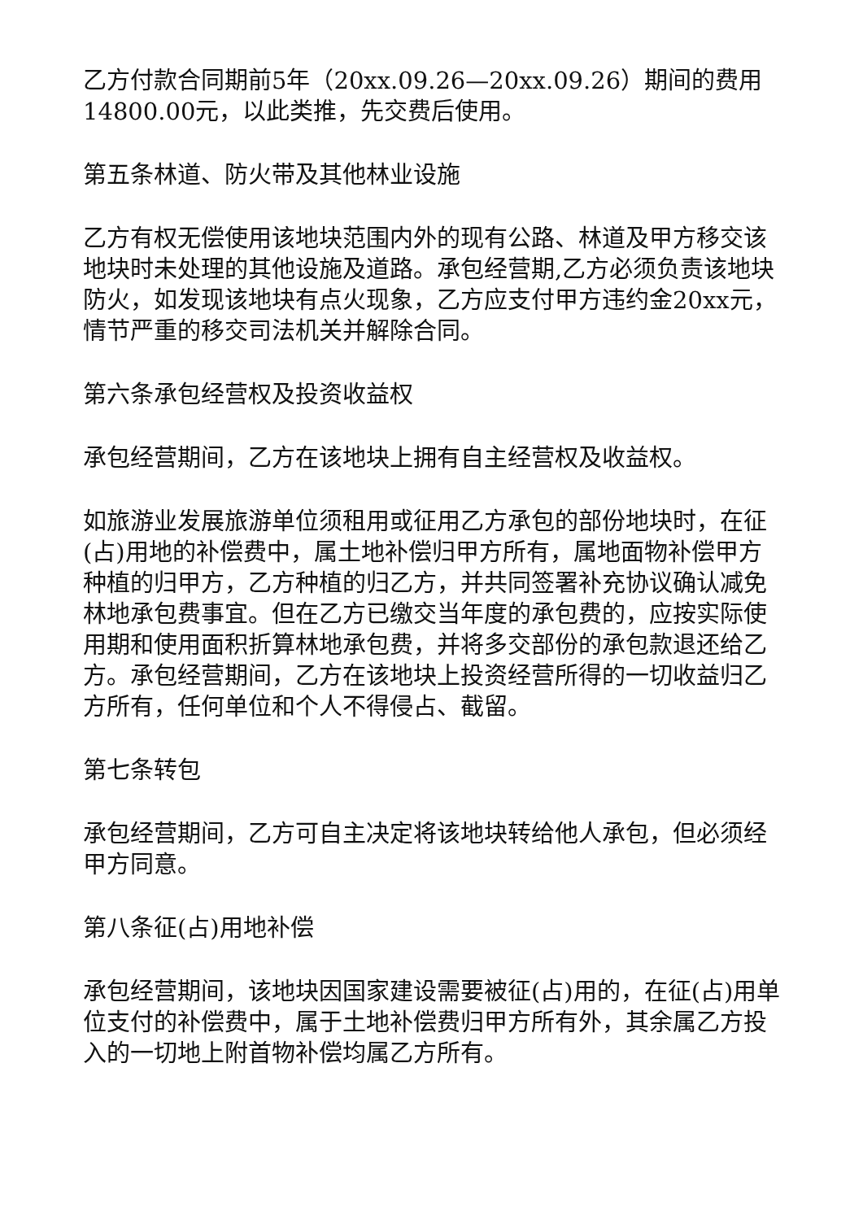乙方付款合同期前5年（20xx.09.26—20xx.09.26）期间的费用14800.00元，以此类推，先交费后使用。
第五条林道、防火带及其他林业设施
乙方有权无偿使用该地块范围内外的现有公路、林道及甲方移交该地块时未处理的其他设施及道路。承包经营期,乙方必须负责该地块防火，如发现该地块有点火现象，乙方应支付甲方违约金20xx元，情节严重的移交司法机关并解除合同。
第六条承包经营权及投资收益权
承包经营期间，乙方在该地块上拥有自主经营权及收益权。
如旅游业发展旅游单位须租用或征用乙方承包的部份地块时，在征(占)用地的补偿费中，属土地补偿归甲方所有，属地面物补偿甲方种植的归甲方，乙方种植的归乙方，并共同签署补充协议确认减免林地承包费事宜。但在乙方已缴交当年度的承包费的，应按实际使用期和使用面积折算林地承包费，并将多交部份的承包款退还给乙方。承包经营期间，乙方在该地块上投资经营所得的一切收益归乙方所有，任何单位和个人不得侵占、截留。
第七条转包
承包经营期间，乙方可自主决定将该地块转给他人承包，但必须经甲方同意。
第八条征(占)用地补偿
承包经营期间，该地块因国家建设需要被征(占)用的，在征(占)用单位支付的补偿费中，属于土地补偿费归甲方所有外，其余属乙方投入的一切地上附首物补偿均属乙方所有。